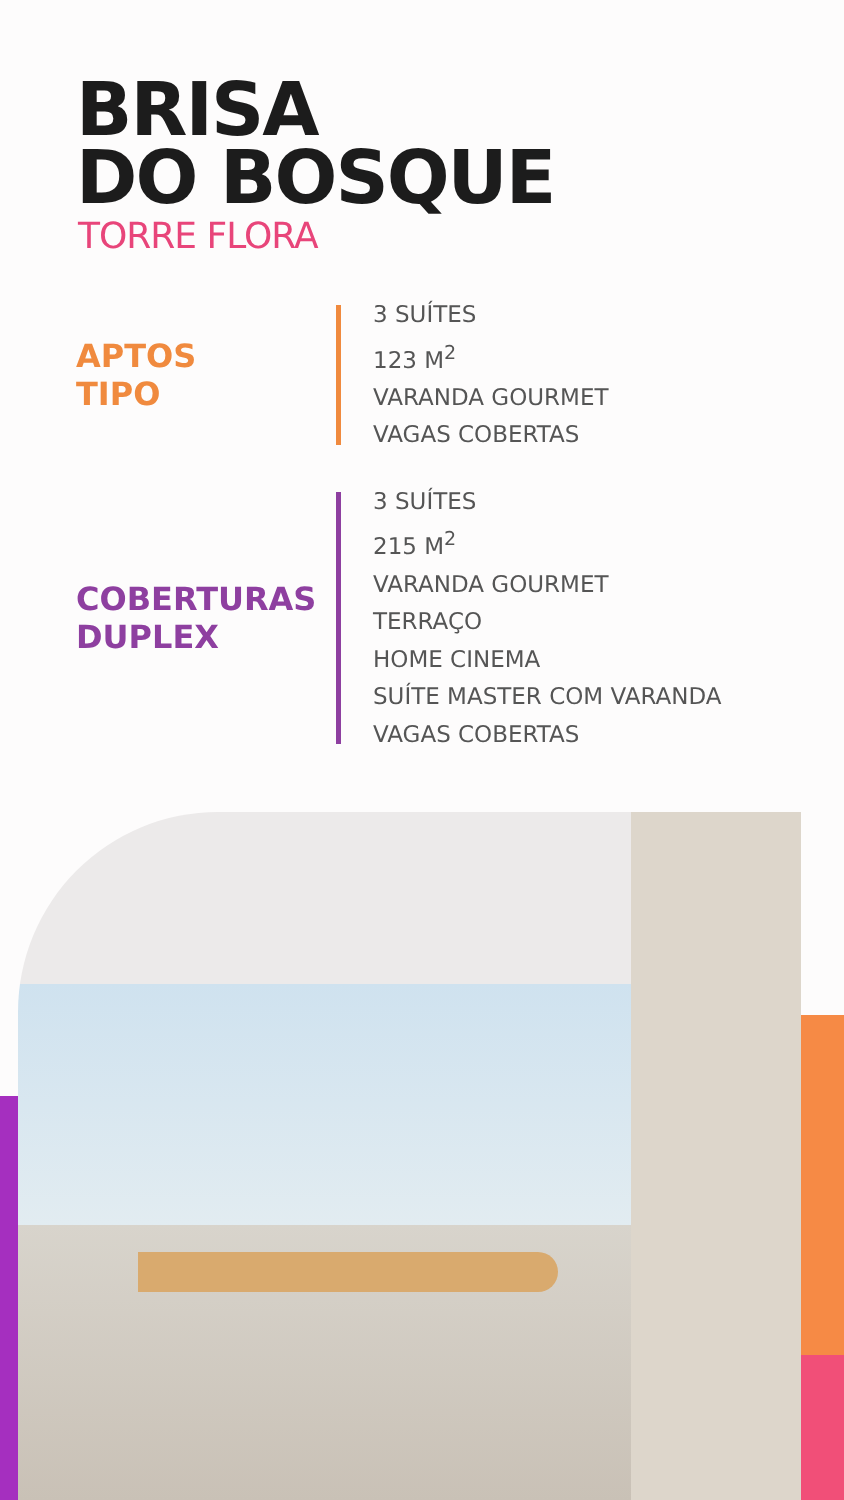BRISA
DO BOSQUE
TORRE FLORA
APTOS
TIPO
3 SUÍTES
123 M<sup>2</sup>
VARANDA GOURMET
VAGAS COBERTAS
COBERTURAS
DUPLEX
3 SUÍTES
215 M<sup>2</sup>
VARANDA GOURMET
TERRAÇO
HOME CINEMA
SUÍTE MASTER COM VARANDA
VAGAS COBERTAS